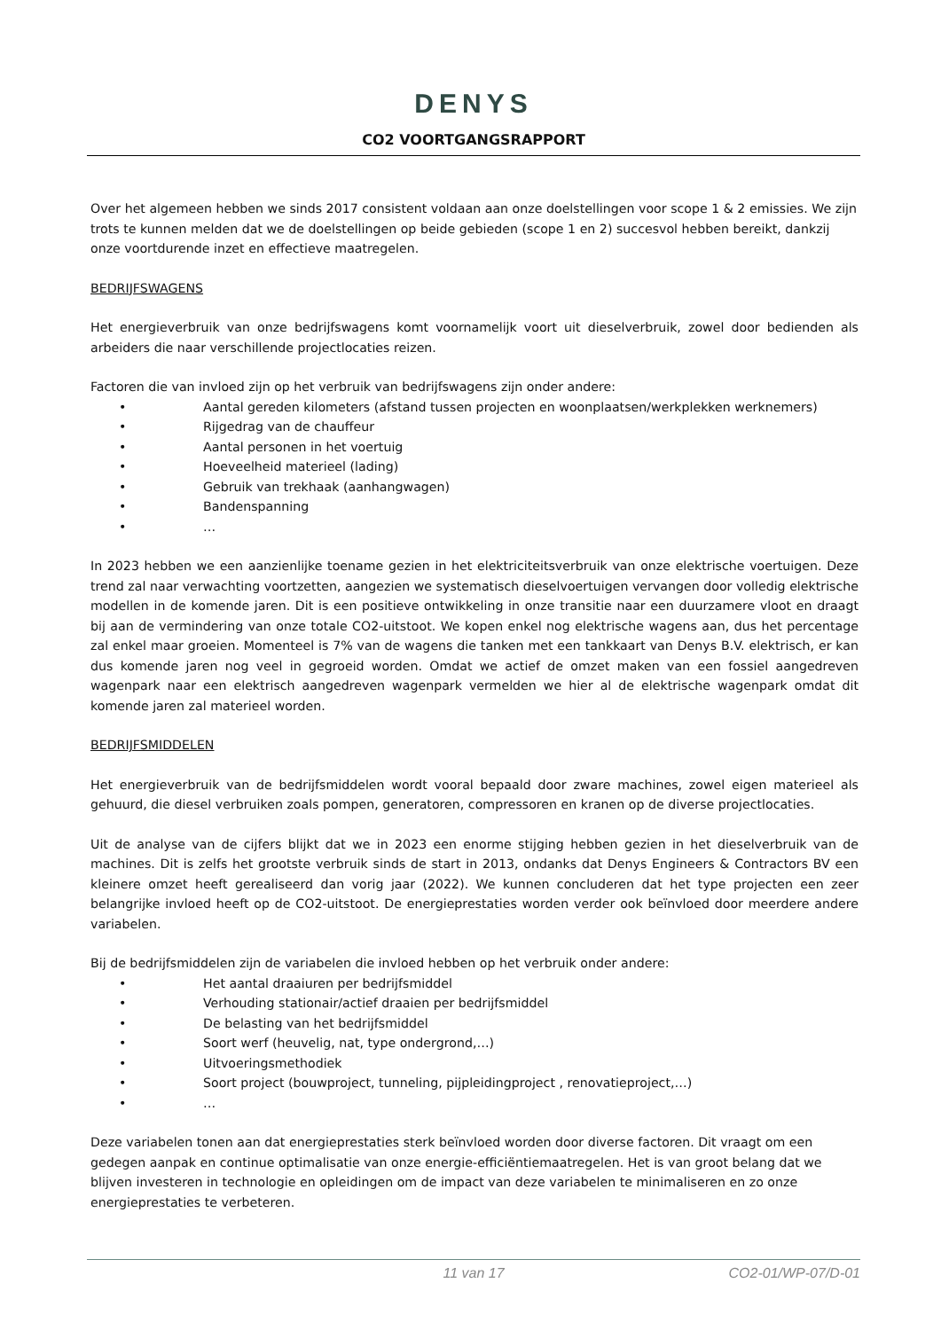DENYS
CO2 VOORTGANGSRAPPORT
Over het algemeen hebben we sinds 2017 consistent voldaan aan onze doelstellingen voor scope 1 & 2 emissies. We zijn trots te kunnen melden dat we de doelstellingen op beide gebieden (scope 1 en 2) succesvol hebben bereikt, dankzij onze voortdurende inzet en effectieve maatregelen.
BEDRIJFSWAGENS
Het energieverbruik van onze bedrijfswagens komt voornamelijk voort uit dieselverbruik, zowel door bedienden als arbeiders die naar verschillende projectlocaties reizen.
Factoren die van invloed zijn op het verbruik van bedrijfswagens zijn onder andere:
• Aantal gereden kilometers (afstand tussen projecten en woonplaatsen/werkplekken werknemers)
• Rijgedrag van de chauffeur
• Aantal personen in het voertuig
• Hoeveelheid materieel (lading)
• Gebruik van trekhaak (aanhangwagen)
• Bandenspanning
• …
In 2023 hebben we een aanzienlijke toename gezien in het elektriciteitsverbruik van onze elektrische voertuigen. Deze trend zal naar verwachting voortzetten, aangezien we systematisch dieselvoertuigen vervangen door volledig elektrische modellen in de komende jaren. Dit is een positieve ontwikkeling in onze transitie naar een duurzamere vloot en draagt bij aan de vermindering van onze totale CO2-uitstoot. We kopen enkel nog elektrische wagens aan, dus het percentage zal enkel maar groeien. Momenteel is 7% van de wagens die tanken met een tankkaart van Denys B.V. elektrisch, er kan dus komende jaren nog veel in gegroeid worden. Omdat we actief de omzet maken van een fossiel aangedreven wagenpark naar een elektrisch aangedreven wagenpark vermelden we hier al de elektrische wagenpark omdat dit komende jaren zal materieel worden.
BEDRIJFSMIDDELEN
Het energieverbruik van de bedrijfsmiddelen wordt vooral bepaald door zware machines, zowel eigen materieel als gehuurd, die diesel verbruiken zoals pompen, generatoren, compressoren en kranen op de diverse projectlocaties.
Uit de analyse van de cijfers blijkt dat we in 2023 een enorme stijging hebben gezien in het dieselverbruik van de machines. Dit is zelfs het grootste verbruik sinds de start in 2013, ondanks dat Denys Engineers & Contractors BV een kleinere omzet heeft gerealiseerd dan vorig jaar (2022). We kunnen concluderen dat het type projecten een zeer belangrijke invloed heeft op de CO2-uitstoot. De energieprestaties worden verder ook beïnvloed door meerdere andere variabelen.
Bij de bedrijfsmiddelen zijn de variabelen die invloed hebben op het verbruik onder andere:
• Het aantal draaiuren per bedrijfsmiddel
• Verhouding stationair/actief draaien per bedrijfsmiddel
• De belasting van het bedrijfsmiddel
• Soort werf (heuvelig, nat, type ondergrond,…)
• Uitvoeringsmethodiek
• Soort project (bouwproject, tunneling, pijpleidingproject , renovatieproject,…)
• …
Deze variabelen tonen aan dat energieprestaties sterk beïnvloed worden door diverse factoren. Dit vraagt om een gedegen aanpak en continue optimalisatie van onze energie-efficiëntiemaatregelen. Het is van groot belang dat we blijven investeren in technologie en opleidingen om de impact van deze variabelen te minimaliseren en zo onze energieprestaties te verbeteren.
11 van 17 CO2-01/WP-07/D-01